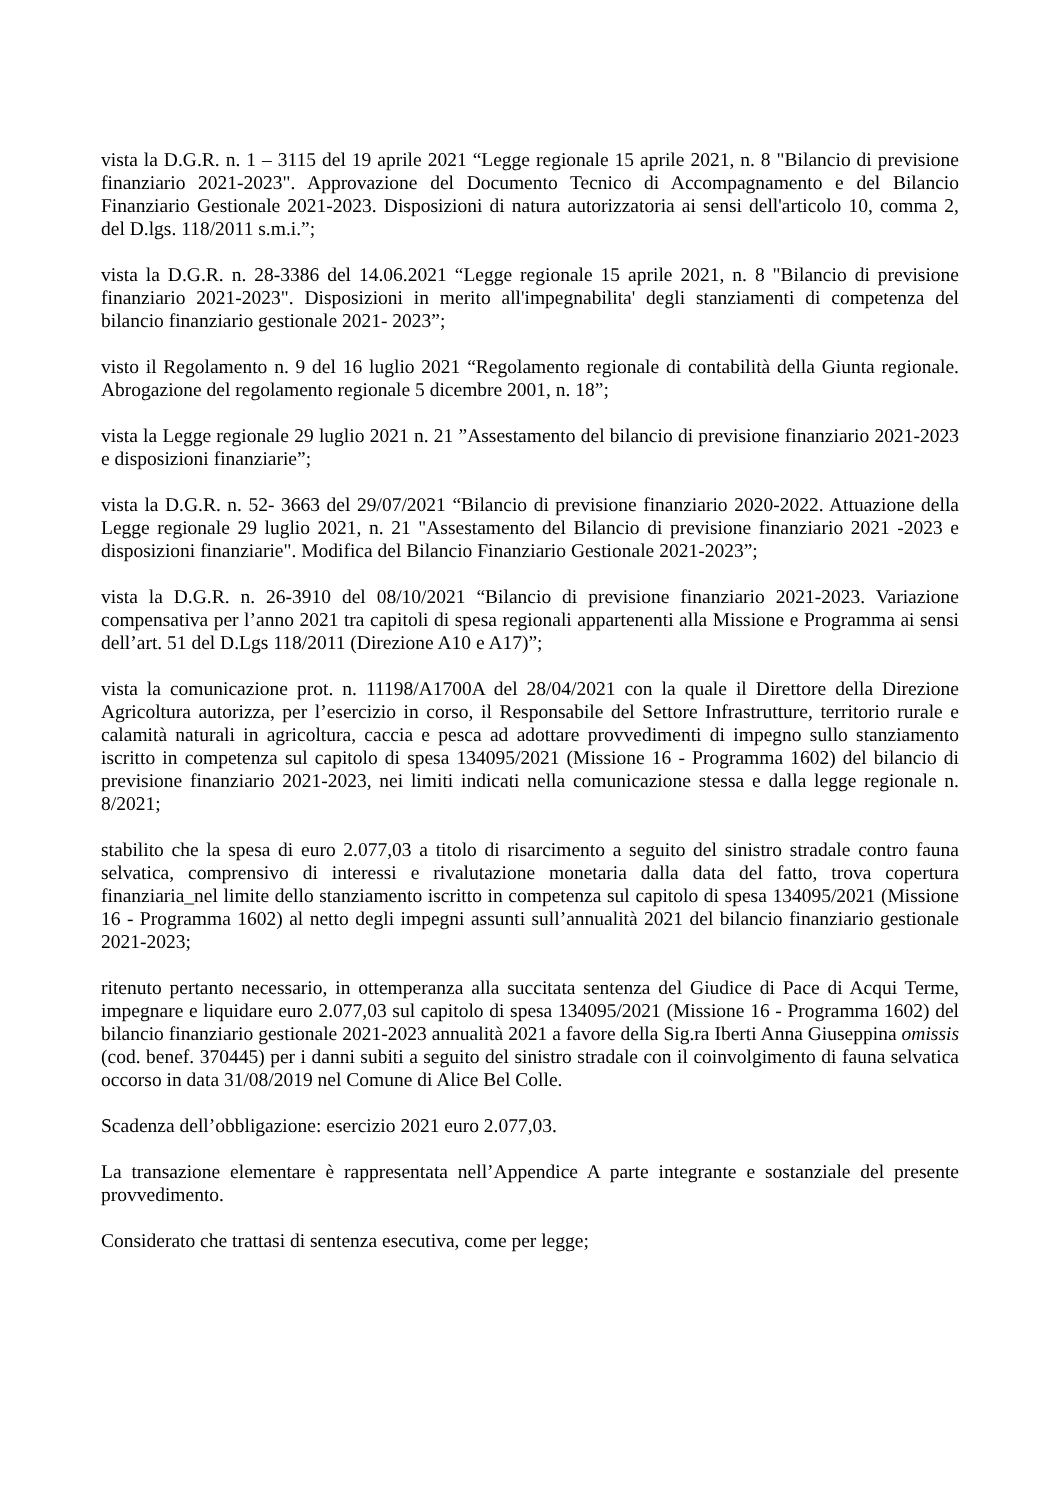vista la D.G.R. n. 1 – 3115 del 19 aprile 2021 “Legge regionale 15 aprile 2021, n. 8 "Bilancio di previsione finanziario 2021-2023". Approvazione del Documento Tecnico di Accompagnamento e del Bilancio Finanziario Gestionale 2021-2023. Disposizioni di natura autorizzatoria ai sensi dell'articolo 10, comma 2, del D.lgs. 118/2011 s.m.i.”;
vista la D.G.R. n. 28-3386 del 14.06.2021 “Legge regionale 15 aprile 2021, n. 8 "Bilancio di previsione finanziario 2021-2023". Disposizioni in merito all'impegnabilita' degli stanziamenti di competenza del bilancio finanziario gestionale 2021- 2023”;
visto il Regolamento n. 9 del 16 luglio 2021 “Regolamento regionale di contabilità della Giunta regionale. Abrogazione del regolamento regionale 5 dicembre 2001, n. 18”;
vista la Legge regionale 29 luglio 2021 n. 21 ”Assestamento del bilancio di previsione finanziario 2021-2023 e disposizioni finanziarie”;
vista la D.G.R. n. 52- 3663 del 29/07/2021 “Bilancio di previsione finanziario 2020-2022. Attuazione della Legge regionale 29 luglio 2021, n. 21 "Assestamento del Bilancio di previsione finanziario 2021 -2023 e disposizioni finanziarie". Modifica del Bilancio Finanziario Gestionale 2021-2023”;
vista la D.G.R. n. 26-3910 del 08/10/2021 “Bilancio di previsione finanziario 2021-2023. Variazione compensativa per l’anno 2021 tra capitoli di spesa regionali appartenenti alla Missione e Programma ai sensi dell’art. 51 del D.Lgs 118/2011 (Direzione A10 e A17)”;
vista la comunicazione prot. n. 11198/A1700A del 28/04/2021 con la quale il Direttore della Direzione Agricoltura autorizza, per l’esercizio in corso, il Responsabile del Settore Infrastrutture, territorio rurale e calamità naturali in agricoltura, caccia e pesca ad adottare provvedimenti di impegno sullo stanziamento iscritto in competenza sul capitolo di spesa 134095/2021 (Missione 16 - Programma 1602) del bilancio di previsione finanziario 2021-2023, nei limiti indicati nella comunicazione stessa e dalla legge regionale n. 8/2021;
stabilito che la spesa di euro 2.077,03 a titolo di risarcimento a seguito del sinistro stradale contro fauna selvatica, comprensivo di interessi e rivalutazione monetaria dalla data del fatto, trova copertura finanziaria_nel limite dello stanziamento iscritto in competenza sul capitolo di spesa 134095/2021 (Missione 16 - Programma 1602) al netto degli impegni assunti sull’annualità 2021 del bilancio finanziario gestionale 2021-2023;
ritenuto pertanto necessario, in ottemperanza alla succitata sentenza del Giudice di Pace di Acqui Terme, impegnare e liquidare euro 2.077,03 sul capitolo di spesa 134095/2021 (Missione 16 - Programma 1602) del bilancio finanziario gestionale 2021-2023 annualità 2021 a favore della Sig.ra Iberti Anna Giuseppina omissis (cod. benef. 370445) per i danni subiti a seguito del sinistro stradale con il coinvolgimento di fauna selvatica occorso in data 31/08/2019 nel Comune di Alice Bel Colle.
Scadenza dell’obbligazione: esercizio 2021 euro 2.077,03.
La transazione elementare è rappresentata nell’Appendice A parte integrante e sostanziale del presente provvedimento.
Considerato che trattasi di sentenza esecutiva, come per legge;